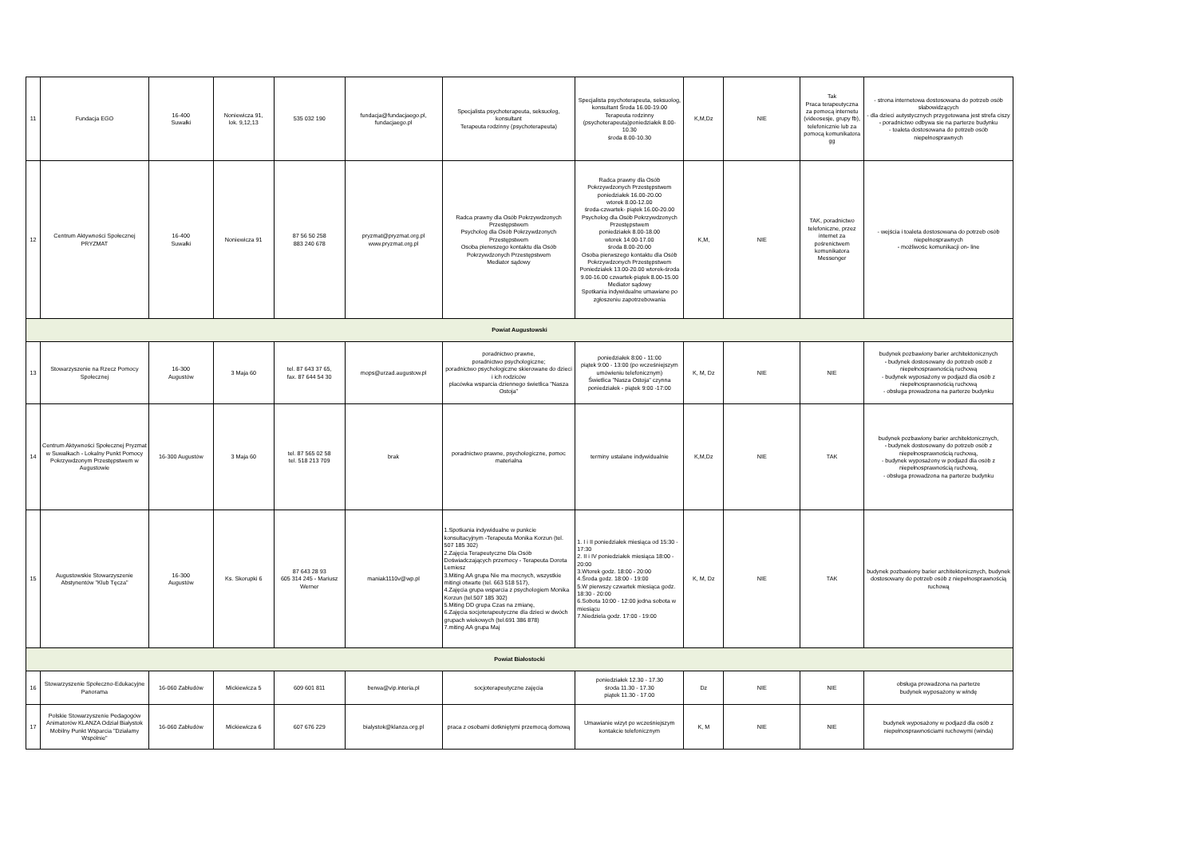| 11 | Fundacja EGO | 16-400 Suwałki | Noniewicza 91, lok. 9,12,13 | 535 032 190 | fundacja@fundacjaego.pl, fundacjaego.pl | Specjalista psychoterapeuta, seksuolog, konsultant Terapeuta rodzinny (psychoterapeuta) | Specjalista psychoterapeuta, seksuolog, konsultant Środa 16.00-19.00 Terapeuta rodzinny (psychoterapeuta)poniedziałek 8.00-10.30 środa 8.00-10.30 | K,M,Dz | NIE | Tak Praca terapeutyczna za pomocą internetu (videosesje, grupy fb), telefonicznie lub za pomocą komunikatora gg | - strona internetowa dostosowana do potrzeb osób słabowidzących - dla dzieci autystycznych przygotowana jest strefa ciszy - poradnictwo odbywa sie na parterze budynku - toaleta dostosowana do potrzeb osób niepełnosprawnych |
| 12 | Centrum Aktywności Społecznej PRYZMAT | 16-400 Suwałki | Noniewicza 91 | 87 56 50 258 883 240 678 | pryzmat@pryzmat.org.pl www.pryzmat.org.pl | Radca prawny dla Osób Pokrzywdzonych Przestępstwem Psycholog dla Osób Pokrzywdzonych Przestępstwem Osoba pierwszego kontaktu dla Osób Pokrzywdzonych Przestępstwem Mediator sądowy | Radca prawny dla Osób Pokrzywdzonych Przestępstwem poniedziałek 16.00-20.00 wtorek 8.00-12.00 środa-czwartek- piątek 16.00-20.00 Psycholog dla Osób Pokrzywdzonych Przestępstwem poniedziałek 8.00-18.00 wtorek 14.00-17.00 środa 8.00-20.00 Osoba pierwszego kontaktu dla Osób Pokrzywdzonych Przestępstwem Poniedziałek 13.00-20.00 wtorek-środa 9.00-16.00 czwartek-piątek 8.00-15.00 Mediator sądowy Spotkania indywidualne umawiane po zgłoszeniu zapotrzebowania | K,M, | NIE | TAK, poradnictwo telefoniczne, przez internet za pośrenictwem komunikatora Messenger | - wejścia i toaleta dostosowana do potrzeb osób niepełnosprawnych - możliwośc komunikacji on- line |
| Powiat Augustowski | | | | | | | | | | | |
| 13 | Stowarzyszenie na Rzecz Pomocy Społecznej | 16-300 Augustów | 3 Maja 60 | tel. 87 643 37 65, fax. 87 644 54 30 | mops@urzad.augustow.pl | poradnictwo prawne, poradnictwo psychologiczne; poradnictwo psychologiczne skierowane do dzieci i ich rodziców placówka wsparcia dziennego świetlica "Nasza Ostoja" | poniedziałek 8:00 - 11:00 piątek 9:00 - 13:00 (po wcześniejszym umówieniu telefonicznym) Świetlica "Nasza Ostoja" czynna poniedziałek - piątek 9:00 -17:00 | K, M, Dz | NIE | NIE | budynek pozbawiony barier architektonicznych - budynek dostosowany do potrzeb osób z niepełnosprawnością ruchową - budynek wyposażony w podjazd dla osób z niepełnosprawnością ruchową - obsługa prowadzona na parterze budynku |
| 14 | Centrum Aktywności Społecznej Pryzmat w Suwałkach - Lokalny Punkt Pomocy Pokrzywdzonym Przestępstwem w Augustowie | 16-300 Augustów | 3 Maja 60 | tel. 87 565 02 58 tel. 518 213 709 | brak | poradnictwo prawne, psychologiczne, pomoc materialna | terminy ustalane indywidualnie | K,M,Dz | NIE | TAK | budynek pozbawiony barier architektonicznych, - budynek dostosowany do potrzeb osób z niepełnosprawnością ruchową, - budynek wyposażony w podjazd dla osób z niepełnosprawnością ruchową, - obsługa prowadzona na parterze budynku |
| 15 | Augustowskie Stowarzyszenie Abstynentów "Klub Tęcza" | 16-300 Augustów | Ks. Skorupki 6 | 87 643 28 93 605 314 245 - Mariusz Werner | maniak1110v@wp.pl | 1.Spotkania indywidualne w punkcie konsultacyjnym -Terapeuta Monika Korzun (tel. 507 185 302) 2.Zajęcia Terapeutyczne Dla Osób Doświadczających przemocy - Terapeuta Dorota Lemiesz 3.Miting AA grupa Nie ma mocnych, wszystkie mitingi otwarte (tel. 663 518 517), 4.Zajęcia grupa wsparcia z psychologiem Monika Korzun (tel.507 185 302) 5.Miting DD grupa Czas na zmianę, 6.Zajęcia socjoterapeutyczne dla dzieci w dwóch grupach wiekowych (tel.691 386 878) 7.miting AA grupa Maj | 1. I i II poniedziałek miesiąca od 15:30 - 17:30 2. II i IV poniedziałek miesiąca 18:00 - 20:00 3.Wtorek godz. 18:00 - 20:00 4.Środa godz. 18:00 - 19:00 5.W pierwszy czwartek miesiąca godz. 18:30 - 20:00 6.Sobota 10:00 - 12:00 jedna sobota w miesiącu 7.Niedziela godz. 17:00 - 19:00 | K, M, Dz | NIE | TAK | budynek pozbawiony barier architektonicznych, budynek dostosowany do potrzeb osób z niepełnosprawnością ruchową |
| Powiat Białostocki | | | | | | | | | | | |
| 16 | Stowarzyszenie Społeczno-Edukacyjne Panorama | 16-060 Zabłudów | Mickiewicza 5 | 609 601 811 | berwa@vip.interia.pl | socjoterapeutyczne zajęcia | poniedziałek 12.30 - 17.30 środa 11.30 - 17.30 piątek 11.30 - 17.00 | Dz | NIE | NIE | obsługa prowadzona na parterze budynek wyposażony w windę |
| 17 | Polskie Stowarzyszenie Pedagogów Animatorów KLANZA Odział Białystok Mobilny Punkt Wsparcia "Działamy Wspólnie" | 16-060 Zabłudów | Mickiewicza 6 | 607 676 229 | bialystok@klanza.org.pl | praca z osobami dotkniętymi przemocą domową | Umawianie wizyt po wcześniejszym kontakcie telefonicznym | K, M | NIE | NIE | budynek wyposażony w podjazd dla osób z niepełnosprawnościami ruchowymi (winda) |